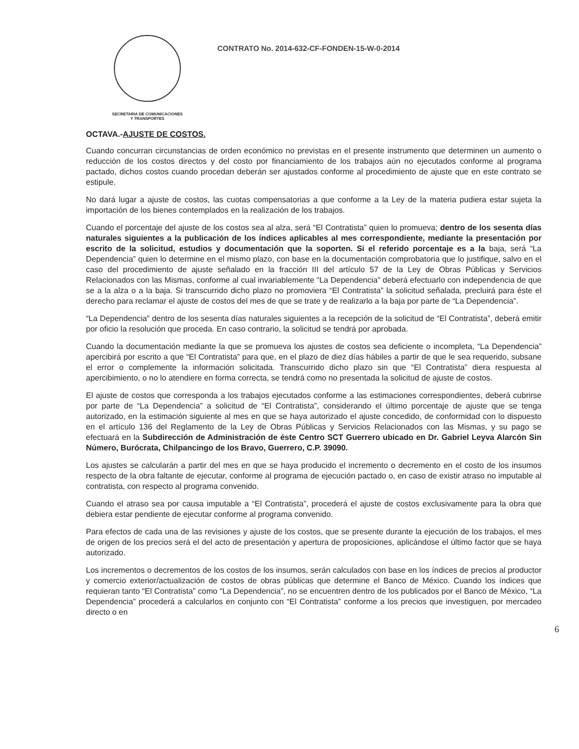SECRETARIA DE COMUNICACIONES
Y TRANSPORTES
CONTRATO No. 2014-632-CF-FONDEN-15-W-0-2014
OCTAVA.-AJUSTE DE COSTOS.
Cuando concurran circunstancias de orden económico no previstas en el presente instrumento que determinen un aumento o reducción de los costos directos y del costo por financiamiento de los trabajos aún no ejecutados conforme al programa pactado, dichos costos cuando procedan deberán ser ajustados conforme al procedimiento de ajuste que en este contrato se estipule.
No dará lugar a ajuste de costos, las cuotas compensatorias a que conforme a la Ley de la materia pudiera estar sujeta la importación de los bienes contemplados en la realización de los trabajos.
Cuando el porcentaje del ajuste de los costos sea al alza, será “El Contratista” quien lo promueva; dentro de los sesenta días naturales siguientes a la publicación de los índices aplicables al mes correspondiente, mediante la presentación por escrito de la solicitud, estudios y documentación que la soporten. Si el referido porcentaje es a la baja, será “La Dependencia” quien lo determine en el mismo plazo, con base en la documentación comprobatoria que lo justifique, salvo en el caso del procedimiento de ajuste señalado en la fracción III del artículo 57 de la Ley de Obras Públicas y Servicios Relacionados con las Mismas, conforme al cual invariablemente “La Dependencia” deberá efectuarlo con independencia de que se a la alza o a la baja. Si transcurrido dicho plazo no promoviera “El Contratista” la solicitud señalada, precluirá para éste el derecho para reclamar el ajuste de costos del mes de que se trate y de realizarlo a la baja por parte de “La Dependencia”.
“La Dependencia” dentro de los sesenta días naturales siguientes a la recepción de la solicitud de “El Contratista”, deberá emitir por oficio la resolución que proceda. En caso contrario, la solicitud se tendrá por aprobada.
Cuando la documentación mediante la que se promueva los ajustes de costos sea deficiente o incompleta, “La Dependencia” apercibirá por escrito a que “El Contratista” para que, en el plazo de diez días hábiles a partir de que le sea requerido, subsane el error o complemente la información solicitada. Transcurrido dicho plazo sin que “El Contratista” diera respuesta al apercibimiento, o no lo atendiere en forma correcta, se tendrá como no presentada la solicitud de ajuste de costos.
El ajuste de costos que corresponda a los trabajos ejecutados conforme a las estimaciones correspondientes, deberá cubrirse por parte de “La Dependencia” a solicitud de “El Contratista”, considerando el último porcentaje de ajuste que se tenga autorizado, en la estimación siguiente al mes en que se haya autorizado el ajuste concedido, de conformidad con lo dispuesto en el artículo 136 del Reglamento de la Ley de Obras Públicas y Servicios Relacionados con las Mismas, y su pago se efectuará en la Subdirección de Administración de éste Centro SCT Guerrero ubicado en Dr. Gabriel Leyva Alarcón Sin Número, Burócrata, Chilpancingo de los Bravo, Guerrero, C.P. 39090.
Los ajustes se calcularán a partir del mes en que se haya producido el incremento o decremento en el costo de los insumos respecto de la obra faltante de ejecutar, conforme al programa de ejecución pactado o, en caso de existir atraso no imputable al contratista, con respecto al programa convenido.
Cuando el atraso sea por causa imputable a “El Contratista”, procederá el ajuste de costos exclusivamente para la obra que debiera estar pendiente de ejecutar conforme al programa convenido.
Para efectos de cada una de las revisiones y ajuste de los costos, que se presente durante la ejecución de los trabajos, el mes de origen de los precios será el del acto de presentación y apertura de proposiciones, aplicándose el último factor que se haya autorizado.
Los incrementos o decrementos de los costos de los insumos, serán calculados con base en los índices de precios al productor y comercio exterior/actualización de costos de obras públicas que determine el Banco de México. Cuando los índices que requieran tanto “El Contratista” como “La Dependencia”, no se encuentren dentro de los publicados por el Banco de México, “La Dependencia” procederá a calcularlos en conjunto con “El Contratista” conforme a los precios que investiguen, por mercadeo directo o en
6